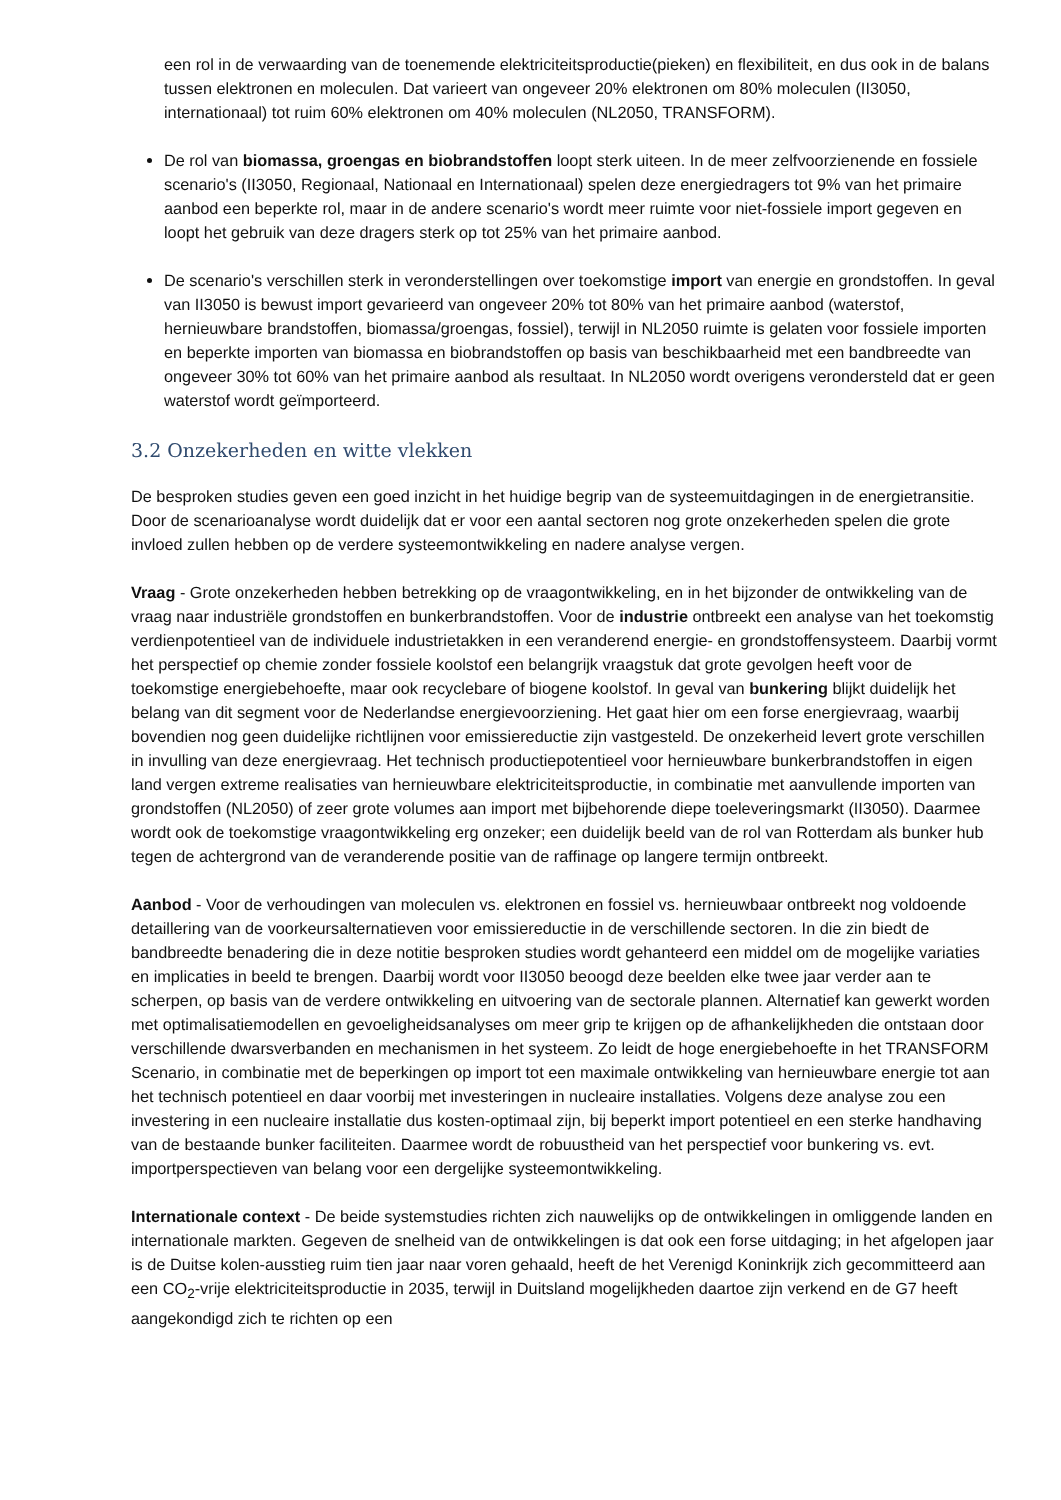een rol in de verwaarding van de toenemende elektriciteitsproductie(pieken) en flexibiliteit, en dus ook in de balans tussen elektronen en moleculen. Dat varieert van ongeveer 20% elektronen om 80% moleculen (II3050, internationaal) tot ruim 60% elektronen om 40% moleculen (NL2050, TRANSFORM).
De rol van biomassa, groengas en biobrandstoffen loopt sterk uiteen. In de meer zelfvoorzienende en fossiele scenario's (II3050, Regionaal, Nationaal en Internationaal) spelen deze energiedragers tot 9% van het primaire aanbod een beperkte rol, maar in de andere scenario's wordt meer ruimte voor niet-fossiele import gegeven en loopt het gebruik van deze dragers sterk op tot 25% van het primaire aanbod.
De scenario's verschillen sterk in veronderstellingen over toekomstige import van energie en grondstoffen. In geval van II3050 is bewust import gevarieerd van ongeveer 20% tot 80% van het primaire aanbod (waterstof, hernieuwbare brandstoffen, biomassa/groengas, fossiel), terwijl in NL2050 ruimte is gelaten voor fossiele importen en beperkte importen van biomassa en biobrandstoffen op basis van beschikbaarheid met een bandbreedte van ongeveer 30% tot 60% van het primaire aanbod als resultaat. In NL2050 wordt overigens verondersteld dat er geen waterstof wordt geïmporteerd.
3.2 Onzekerheden en witte vlekken
De besproken studies geven een goed inzicht in het huidige begrip van de systeemuitdagingen in de energietransitie. Door de scenarioanalyse wordt duidelijk dat er voor een aantal sectoren nog grote onzekerheden spelen die grote invloed zullen hebben op de verdere systeemontwikkeling en nadere analyse vergen.
Vraag - Grote onzekerheden hebben betrekking op de vraagontwikkeling, en in het bijzonder de ontwikkeling van de vraag naar industriële grondstoffen en bunkerbrandstoffen. Voor de industrie ontbreekt een analyse van het toekomstig verdienpotentieel van de individuele industrietakken in een veranderend energie- en grondstoffensysteem. Daarbij vormt het perspectief op chemie zonder fossiele koolstof een belangrijk vraagstuk dat grote gevolgen heeft voor de toekomstige energiebehoefte, maar ook recyclebare of biogene koolstof. In geval van bunkering blijkt duidelijk het belang van dit segment voor de Nederlandse energievoorziening. Het gaat hier om een forse energievraag, waarbij bovendien nog geen duidelijke richtlijnen voor emissiereductie zijn vastgesteld. De onzekerheid levert grote verschillen in invulling van deze energievraag. Het technisch productiepotentieel voor hernieuwbare bunkerbrandstoffen in eigen land vergen extreme realisaties van hernieuwbare elektriciteitsproductie, in combinatie met aanvullende importen van grondstoffen (NL2050) of zeer grote volumes aan import met bijbehorende diepe toeleveringsmarkt (II3050). Daarmee wordt ook de toekomstige vraagontwikkeling erg onzeker; een duidelijk beeld van de rol van Rotterdam als bunker hub tegen de achtergrond van de veranderende positie van de raffinage op langere termijn ontbreekt.
Aanbod - Voor de verhoudingen van moleculen vs. elektronen en fossiel vs. hernieuwbaar ontbreekt nog voldoende detaillering van de voorkeursalternatieven voor emissiereductie in de verschillende sectoren. In die zin biedt de bandbreedte benadering die in deze notitie besproken studies wordt gehanteerd een middel om de mogelijke variaties en implicaties in beeld te brengen. Daarbij wordt voor II3050 beoogd deze beelden elke twee jaar verder aan te scherpen, op basis van de verdere ontwikkeling en uitvoering van de sectorale plannen. Alternatief kan gewerkt worden met optimalisatiemodellen en gevoeligheidsanalyses om meer grip te krijgen op de afhankelijkheden die ontstaan door verschillende dwarsverbanden en mechanismen in het systeem. Zo leidt de hoge energiebehoefte in het TRANSFORM Scenario, in combinatie met de beperkingen op import tot een maximale ontwikkeling van hernieuwbare energie tot aan het technisch potentieel en daar voorbij met investeringen in nucleaire installaties. Volgens deze analyse zou een investering in een nucleaire installatie dus kosten-optimaal zijn, bij beperkt import potentieel en een sterke handhaving van de bestaande bunker faciliteiten. Daarmee wordt de robuustheid van het perspectief voor bunkering vs. evt. importperspectieven van belang voor een dergelijke systeemontwikkeling.
Internationale context - De beide systemstudies richten zich nauwelijks op de ontwikkelingen in omliggende landen en internationale markten. Gegeven de snelheid van de ontwikkelingen is dat ook een forse uitdaging; in het afgelopen jaar is de Duitse kolen-ausstieg ruim tien jaar naar voren gehaald, heeft de het Verenigd Koninkrijk zich gecommitteerd aan een CO<sub>2</sub>-vrije elektriciteitsproductie in 2035, terwijl in Duitsland mogelijkheden daartoe zijn verkend en de G7 heeft aangekondigd zich te richten op een